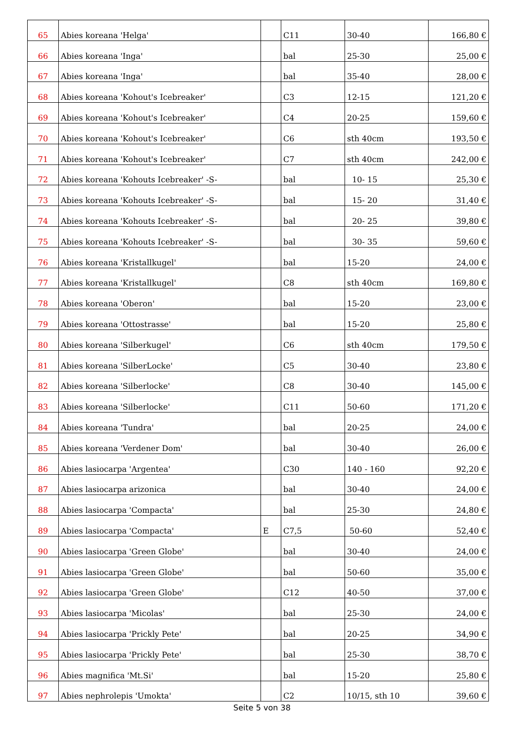| 65 | Abies koreana 'Helga' | | C11 | 30-40 | 166,80 € |
| 66 | Abies koreana 'Inga' | | bal | 25-30 | 25,00 € |
| 67 | Abies koreana 'Inga' | | bal | 35-40 | 28,00 € |
| 68 | Abies koreana 'Kohout's Icebreaker' | | C3 | 12-15 | 121,20 € |
| 69 | Abies koreana 'Kohout's Icebreaker' | | C4 | 20-25 | 159,60 € |
| 70 | Abies koreana 'Kohout's Icebreaker' | | C6 | sth 40cm | 193,50 € |
| 71 | Abies koreana 'Kohout's Icebreaker' | | C7 | sth 40cm | 242,00 € |
| 72 | Abies koreana 'Kohouts Icebreaker' -S- | | bal | 10- 15 | 25,30 € |
| 73 | Abies koreana 'Kohouts Icebreaker' -S- | | bal | 15- 20 | 31,40 € |
| 74 | Abies koreana 'Kohouts Icebreaker' -S- | | bal | 20- 25 | 39,80 € |
| 75 | Abies koreana 'Kohouts Icebreaker' -S- | | bal | 30- 35 | 59,60 € |
| 76 | Abies koreana 'Kristallkugel' | | bal | 15-20 | 24,00 € |
| 77 | Abies koreana 'Kristallkugel' | | C8 | sth 40cm | 169,80 € |
| 78 | Abies koreana 'Oberon' | | bal | 15-20 | 23,00 € |
| 79 | Abies koreana 'Ottostrasse' | | bal | 15-20 | 25,80 € |
| 80 | Abies koreana 'Silberkugel' | | C6 | sth 40cm | 179,50 € |
| 81 | Abies koreana 'SilberLocke' | | C5 | 30-40 | 23,80 € |
| 82 | Abies koreana 'Silberlocke' | | C8 | 30-40 | 145,00 € |
| 83 | Abies koreana 'Silberlocke' | | C11 | 50-60 | 171,20 € |
| 84 | Abies koreana 'Tundra' | | bal | 20-25 | 24,00 € |
| 85 | Abies koreana 'Verdener Dom' | | bal | 30-40 | 26,00 € |
| 86 | Abies lasiocarpa 'Argentea' | | C30 | 140 - 160 | 92,20 € |
| 87 | Abies lasiocarpa arizonica | | bal | 30-40 | 24,00 € |
| 88 | Abies lasiocarpa 'Compacta' | | bal | 25-30 | 24,80 € |
| 89 | Abies lasiocarpa 'Compacta' | E | C7,5 | 50-60 | 52,40 € |
| 90 | Abies lasiocarpa 'Green Globe' | | bal | 30-40 | 24,00 € |
| 91 | Abies lasiocarpa 'Green Globe' | | bal | 50-60 | 35,00 € |
| 92 | Abies lasiocarpa 'Green Globe' | | C12 | 40-50 | 37,00 € |
| 93 | Abies lasiocarpa 'Micolas' | | bal | 25-30 | 24,00 € |
| 94 | Abies lasiocarpa 'Prickly Pete' | | bal | 20-25 | 34,90 € |
| 95 | Abies lasiocarpa 'Prickly Pete' | | bal | 25-30 | 38,70 € |
| 96 | Abies magnifica 'Mt.Si' | | bal | 15-20 | 25,80 € |
| 97 | Abies nephrolepis 'Umokta' | | C2 | 10/15, sth 10 | 39,60 € |
Seite 5 von 38